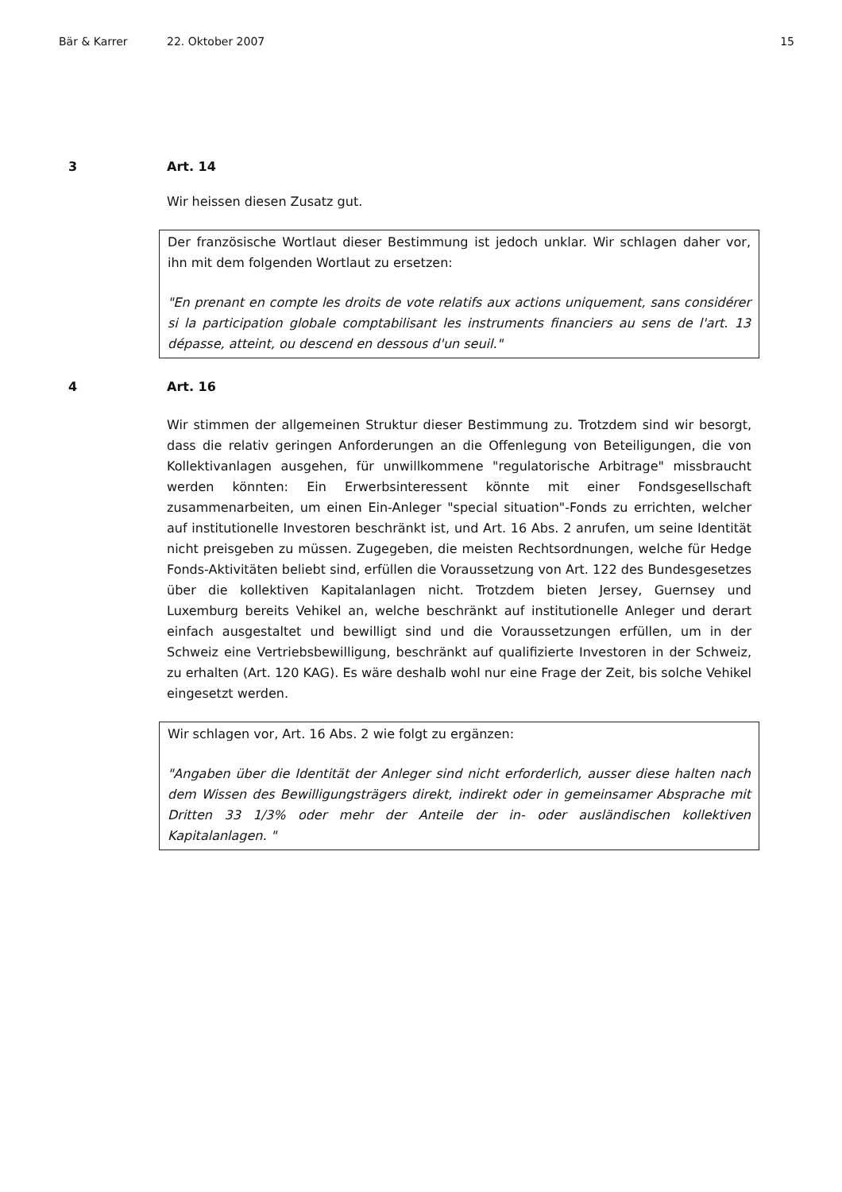Bär & Karrer 22. Oktober 2007 15
3 Art. 14
Wir heissen diesen Zusatz gut.
Der französische Wortlaut dieser Bestimmung ist jedoch unklar. Wir schlagen daher vor, ihn mit dem folgenden Wortlaut zu ersetzen:
"En prenant en compte les droits de vote relatifs aux actions uniquement, sans considérer si la participation globale comptabilisant les instruments financiers au sens de l'art. 13 dépasse, atteint, ou descend en dessous d'un seuil."
4 Art. 16
Wir stimmen der allgemeinen Struktur dieser Bestimmung zu. Trotzdem sind wir besorgt, dass die relativ geringen Anforderungen an die Offenlegung von Beteiligungen, die von Kollektivanlagen ausgehen, für unwillkommene "regulatorische Arbitrage" missbraucht werden könnten: Ein Erwerbsinteressent könnte mit einer Fondsgesellschaft zusammenarbeiten, um einen Ein-Anleger "special situation"-Fonds zu errichten, welcher auf institutionelle Investoren beschränkt ist, und Art. 16 Abs. 2 anrufen, um seine Identität nicht preisgeben zu müssen. Zugegeben, die meisten Rechtsordnungen, welche für Hedge Fonds-Aktivitäten beliebt sind, erfüllen die Voraussetzung von Art. 122 des Bundesgesetzes über die kollektiven Kapitalanlagen nicht. Trotzdem bieten Jersey, Guernsey und Luxemburg bereits Vehikel an, welche beschränkt auf institutionelle Anleger und derart einfach ausgestaltet und bewilligt sind und die Voraussetzungen erfüllen, um in der Schweiz eine Vertriebsbewilligung, beschränkt auf qualifizierte Investoren in der Schweiz, zu erhalten (Art. 120 KAG). Es wäre deshalb wohl nur eine Frage der Zeit, bis solche Vehikel eingesetzt werden.
Wir schlagen vor, Art. 16 Abs. 2 wie folgt zu ergänzen:
"Angaben über die Identität der Anleger sind nicht erforderlich, ausser diese halten nach dem Wissen des Bewilligungsträgers direkt, indirekt oder in gemeinsamer Absprache mit Dritten 33 1/3% oder mehr der Anteile der in- oder ausländischen kollektiven Kapitalanlagen. "